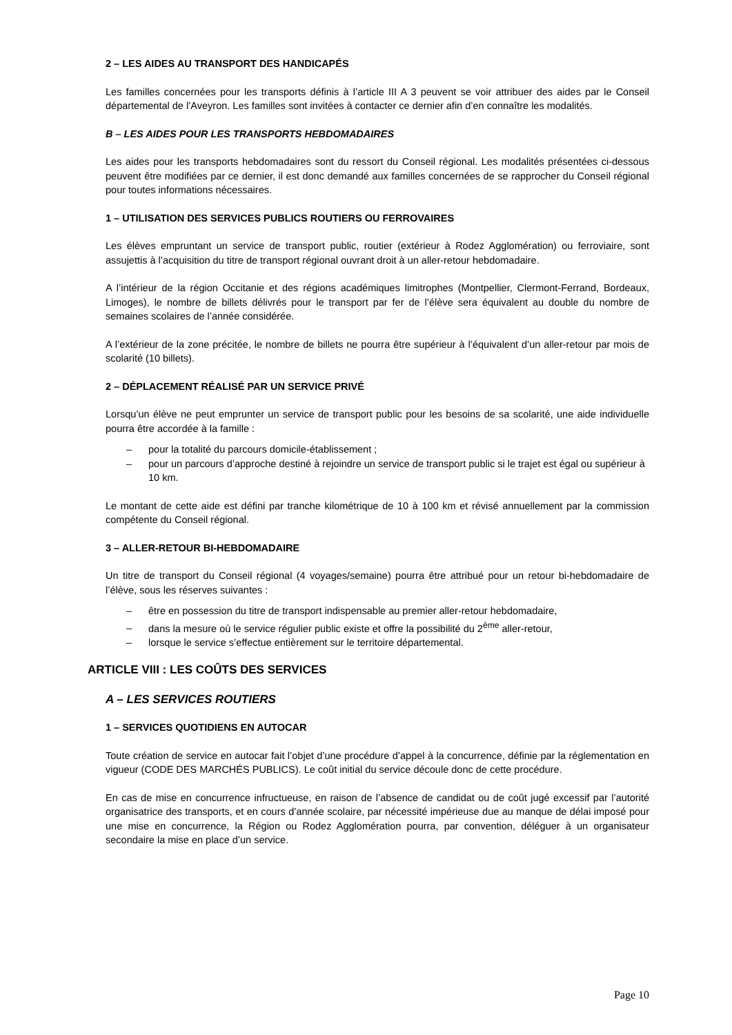2 – LES AIDES AU TRANSPORT DES HANDICAPÉS
Les familles concernées pour les transports définis à l’article III A 3 peuvent se voir attribuer des aides par le Conseil départemental de l’Aveyron. Les familles sont invitées à contacter ce dernier afin d’en connaître les modalités.
B – LES AIDES POUR LES TRANSPORTS HEBDOMADAIRES
Les aides pour les transports hebdomadaires sont du ressort du Conseil régional. Les modalités présentées ci-dessous peuvent être modifiées par ce dernier, il est donc demandé aux familles concernées de se rapprocher du Conseil régional pour toutes informations nécessaires.
1 – UTILISATION DES SERVICES PUBLICS ROUTIERS OU FERROVAIRES
Les élèves empruntant un service de transport public, routier (extérieur à Rodez Agglomération) ou ferroviaire, sont assujettis à l’acquisition du titre de transport régional ouvrant droit à un aller-retour hebdomadaire.
A l’intérieur de la région Occitanie et des régions académiques limitrophes (Montpellier, Clermont-Ferrand, Bordeaux, Limoges), le nombre de billets délivrés pour le transport par fer de l’élève sera équivalent au double du nombre de semaines scolaires de l’année considérée.
A l’extérieur de la zone précitée, le nombre de billets ne pourra être supérieur à l’équivalent d’un aller-retour par mois de scolarité (10 billets).
2 – DÉPLACEMENT RÉALISÉ PAR UN SERVICE PRIVÉ
Lorsqu’un élève ne peut emprunter un service de transport public pour les besoins de sa scolarité, une aide individuelle pourra être accordée à la famille :
– pour la totalité du parcours domicile-établissement ;
– pour un parcours d’approche destiné à rejoindre un service de transport public si le trajet est égal ou supérieur à 10 km.
Le montant de cette aide est défini par tranche kilométrique de 10 à 100 km et révisé annuellement par la commission compétente du Conseil régional.
3 – ALLER-RETOUR BI-HEBDOMADAIRE
Un titre de transport du Conseil régional (4 voyages/semaine) pourra être attribué pour un retour bi-hebdomadaire de l’élève, sous les réserves suivantes :
– être en possession du titre de transport indispensable au premier aller-retour hebdomadaire,
– dans la mesure où le service régulier public existe et offre la possibilité du 2<sup>ème</sup> aller-retour,
– lorsque le service s’effectue entièrement sur le territoire départemental.
ARTICLE VIII : LES COÛTS DES SERVICES
A – LES SERVICES ROUTIERS
1 – SERVICES QUOTIDIENS EN AUTOCAR
Toute création de service en autocar fait l’objet d’une procédure d’appel à la concurrence, définie par la réglementation en vigueur (CODE DES MARCHÉS PUBLICS). Le coût initial du service découle donc de cette procédure.
En cas de mise en concurrence infructueuse, en raison de l’absence de candidat ou de coût jugé excessif par l’autorité organisatrice des transports, et en cours d’année scolaire, par nécessité impérieuse due au manque de délai imposé pour une mise en concurrence, la Région ou Rodez Agglomération pourra, par convention, déléguer à un organisateur secondaire la mise en place d’un service.
Page 10